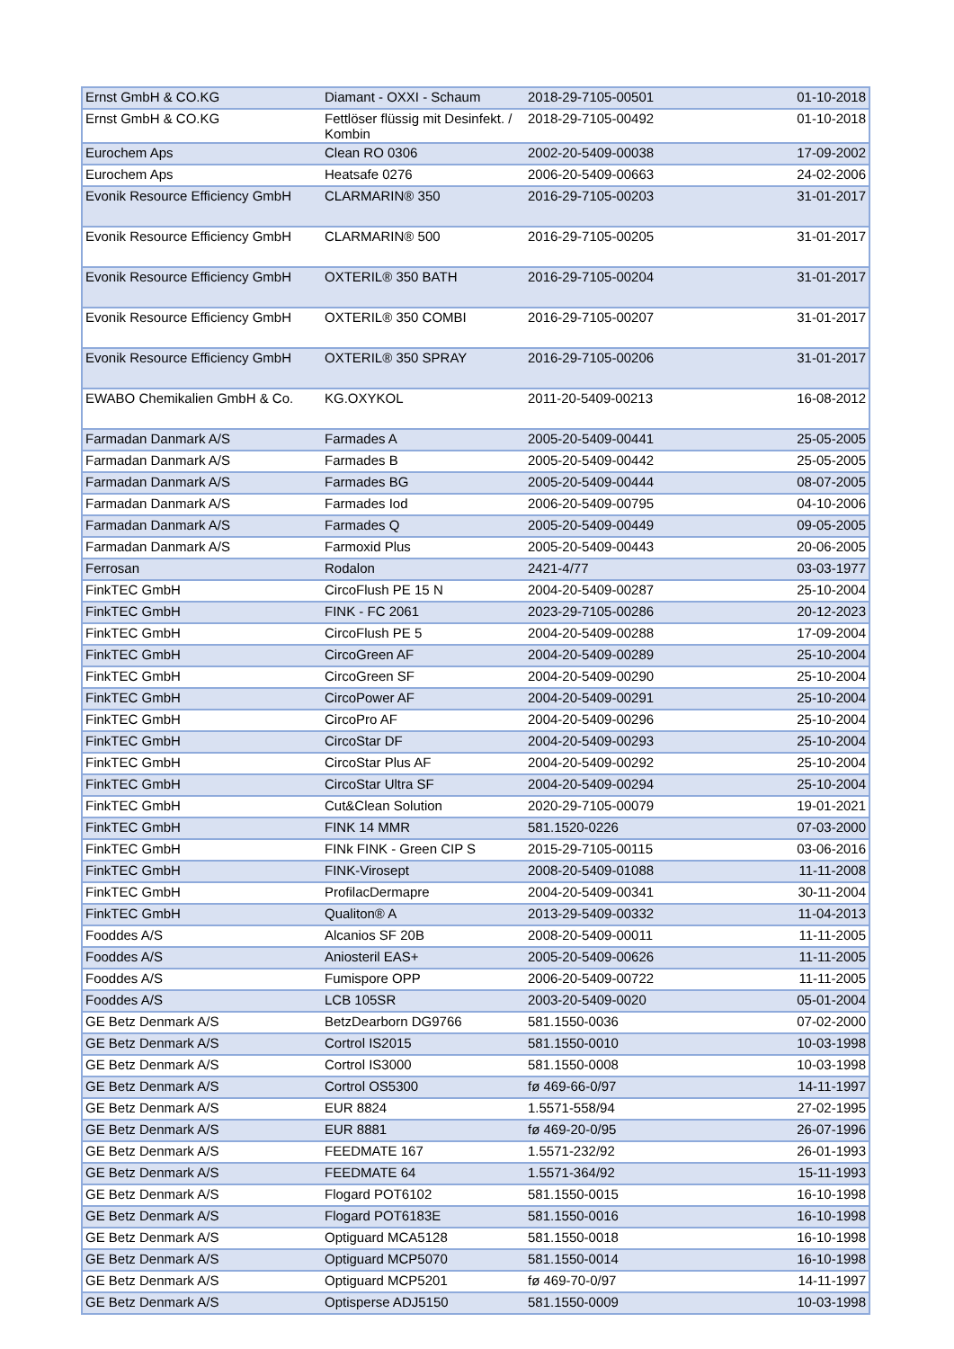| Ernst GmbH & CO.KG | Diamant - OXXI - Schaum | 2018-29-7105-00501 | 01-10-2018 |
| Ernst GmbH & CO.KG | Fettlöser flüssig mit Desinfekt. / Kombin | 2018-29-7105-00492 | 01-10-2018 |
| Eurochem Aps | Clean RO 0306 | 2002-20-5409-00038 | 17-09-2002 |
| Eurochem Aps | Heatsafe 0276 | 2006-20-5409-00663 | 24-02-2006 |
| Evonik Resource Efficiency GmbH | CLARMARIN® 350 | 2016-29-7105-00203 | 31-01-2017 |
| Evonik Resource Efficiency GmbH | CLARMARIN® 500 | 2016-29-7105-00205 | 31-01-2017 |
| Evonik Resource Efficiency GmbH | OXTERIL® 350 BATH | 2016-29-7105-00204 | 31-01-2017 |
| Evonik Resource Efficiency GmbH | OXTERIL® 350 COMBI | 2016-29-7105-00207 | 31-01-2017 |
| Evonik Resource Efficiency GmbH | OXTERIL® 350 SPRAY | 2016-29-7105-00206 | 31-01-2017 |
| EWABO Chemikalien GmbH & Co. | KG.OXYKOL | 2011-20-5409-00213 | 16-08-2012 |
| Farmadan Danmark A/S | Farmades A | 2005-20-5409-00441 | 25-05-2005 |
| Farmadan Danmark A/S | Farmades B | 2005-20-5409-00442 | 25-05-2005 |
| Farmadan Danmark A/S | Farmades BG | 2005-20-5409-00444 | 08-07-2005 |
| Farmadan Danmark A/S | Farmades Iod | 2006-20-5409-00795 | 04-10-2006 |
| Farmadan Danmark A/S | Farmades Q | 2005-20-5409-00449 | 09-05-2005 |
| Farmadan Danmark A/S | Farmoxid Plus | 2005-20-5409-00443 | 20-06-2005 |
| Ferrosan | Rodalon | 2421-4/77 | 03-03-1977 |
| FinkTEC GmbH | CircoFlush PE 15 N | 2004-20-5409-00287 | 25-10-2004 |
| FinkTEC GmbH | FINK - FC 2061 | 2023-29-7105-00286 | 20-12-2023 |
| FinkTEC GmbH | CircoFlush PE 5 | 2004-20-5409-00288 | 17-09-2004 |
| FinkTEC GmbH | CircoGreen AF | 2004-20-5409-00289 | 25-10-2004 |
| FinkTEC GmbH | CircoGreen SF | 2004-20-5409-00290 | 25-10-2004 |
| FinkTEC GmbH | CircoPower AF | 2004-20-5409-00291 | 25-10-2004 |
| FinkTEC GmbH | CircoPro AF | 2004-20-5409-00296 | 25-10-2004 |
| FinkTEC GmbH | CircoStar DF | 2004-20-5409-00293 | 25-10-2004 |
| FinkTEC GmbH | CircoStar Plus AF | 2004-20-5409-00292 | 25-10-2004 |
| FinkTEC GmbH | CircoStar Ultra SF | 2004-20-5409-00294 | 25-10-2004 |
| FinkTEC GmbH | Cut&Clean Solution | 2020-29-7105-00079 | 19-01-2021 |
| FinkTEC GmbH | FINK 14 MMR | 581.1520-0226 | 07-03-2000 |
| FinkTEC GmbH | FINk FINK - Green CIP S | 2015-29-7105-00115 | 03-06-2016 |
| FinkTEC GmbH | FINK-Virosept | 2008-20-5409-01088 | 11-11-2008 |
| FinkTEC GmbH | ProfilacDermapre | 2004-20-5409-00341 | 30-11-2004 |
| FinkTEC GmbH | Qualiton® A | 2013-29-5409-00332 | 11-04-2013 |
| Fooddes A/S | Alcanios SF 20B | 2008-20-5409-00011 | 11-11-2005 |
| Fooddes A/S | Aniosteril EAS+ | 2005-20-5409-00626 | 11-11-2005 |
| Fooddes A/S | Fumispore OPP | 2006-20-5409-00722 | 11-11-2005 |
| Fooddes A/S | LCB 105SR | 2003-20-5409-0020 | 05-01-2004 |
| GE Betz Denmark A/S | BetzDearborn DG9766 | 581.1550-0036 | 07-02-2000 |
| GE Betz Denmark A/S | Cortrol IS2015 | 581.1550-0010 | 10-03-1998 |
| GE Betz Denmark A/S | Cortrol IS3000 | 581.1550-0008 | 10-03-1998 |
| GE Betz Denmark A/S | Cortrol OS5300 | fø 469-66-0/97 | 14-11-1997 |
| GE Betz Denmark A/S | EUR 8824 | 1.5571-558/94 | 27-02-1995 |
| GE Betz Denmark A/S | EUR 8881 | fø 469-20-0/95 | 26-07-1996 |
| GE Betz Denmark A/S | FEEDMATE 167 | 1.5571-232/92 | 26-01-1993 |
| GE Betz Denmark A/S | FEEDMATE 64 | 1.5571-364/92 | 15-11-1993 |
| GE Betz Denmark A/S | Flogard POT6102 | 581.1550-0015 | 16-10-1998 |
| GE Betz Denmark A/S | Flogard POT6183E | 581.1550-0016 | 16-10-1998 |
| GE Betz Denmark A/S | Optiguard MCA5128 | 581.1550-0018 | 16-10-1998 |
| GE Betz Denmark A/S | Optiguard MCP5070 | 581.1550-0014 | 16-10-1998 |
| GE Betz Denmark A/S | Optiguard MCP5201 | fø 469-70-0/97 | 14-11-1997 |
| GE Betz Denmark A/S | Optisperse ADJ5150 | 581.1550-0009 | 10-03-1998 |